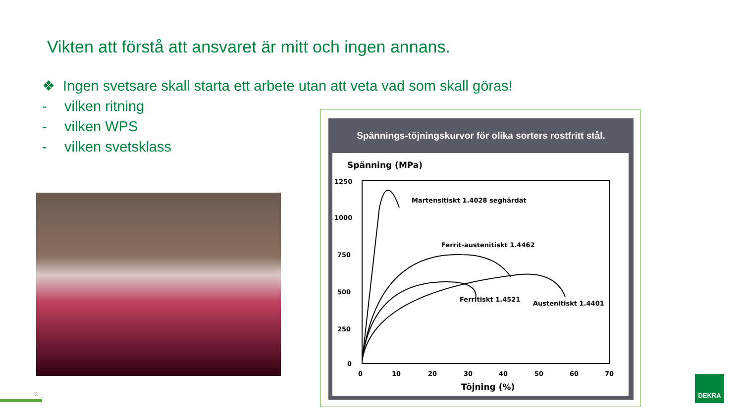Vikten att förstå att ansvaret är mitt och ingen annans.
❖ Ingen svetsare skall starta ett arbete utan att veta vad som skall göras!
- vilken ritning
- vilken WPS
- vilken svetsklass
Spännings-töjningskurvor för olika sorters rostfritt stål.
Spänning (MPa)
1250
1000
750
500
250
0
0
10
20
30
40
50
60
70
Töjning (%)
Martensitiskt 1.4028 seghärdat
Ferrit-austenitiskt 1.4462
Ferritiskt 1.4521
Austenitiskt 1.4401
3
DEKRA